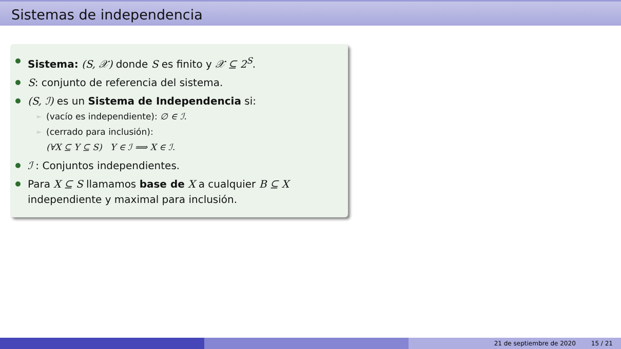Sistemas de independencia
Sistema: (S, 𝒳) donde S es finito y 𝒳 ⊆ 2<sup>S</sup>.
S: conjunto de referencia del sistema.
(S, ℐ) es un Sistema de Independencia si:
► (vacío es independiente): ∅ ∈ ℐ.
► (cerrado para inclusión):
(∀X ⊆ Y ⊆ S) Y ∈ ℐ ⟹ X ∈ ℐ.
ℐ : Conjuntos independientes.
Para X ⊆ S llamamos base de X a cualquier B ⊆ X independiente y maximal para inclusión.
21 de septiembre de 2020 15 / 21